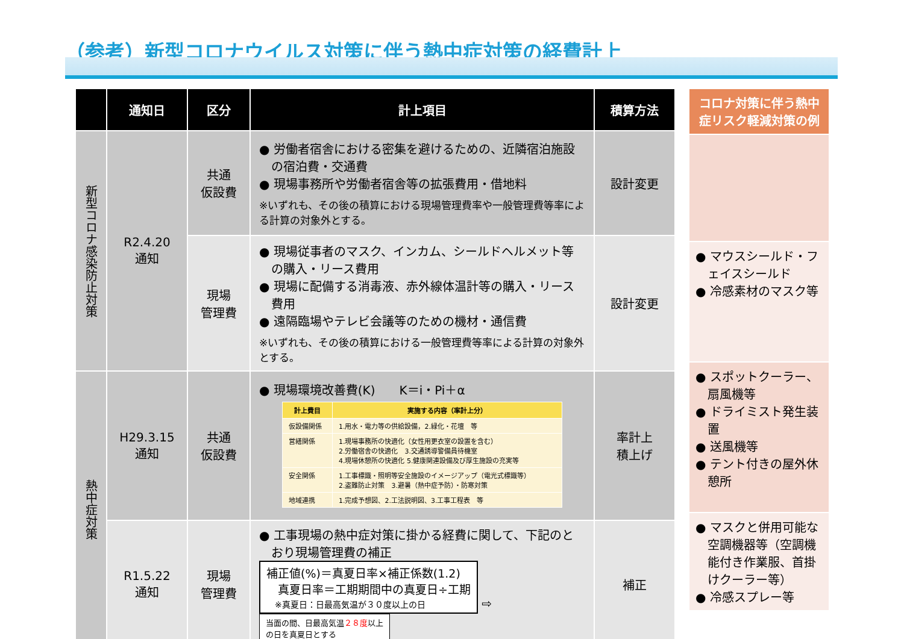（参考）新型コロナウイルス対策に伴う熱中症対策の経費計上
| | 通知日 | 区分 | 計上項目 | 積算方法 |
| --- | --- | --- | --- | --- |
| 新型コロナ感染防止対策 | R2.4.20 通知 | 共通 仮設費 | ● 労働者宿舎における密集を避けるための、近隣宿泊施設の宿泊費・交通費 ● 現場事務所や労働者宿舎等の拡張費用・借地料 ※いずれも、その後の積算における現場管理費率や一般管理費等率による計算の対象外とする。 | 設計変更 |
| | | 現場 管理費 | ● 現場従事者のマスク、インカム、シールドヘルメット等の購入・リース費用 ● 現場に配備する消毒液、赤外線体温計等の購入・リース費用 ● 遠隔臨場やテレビ会議等のための機材・通信費 ※いずれも、その後の積算における一般管理費等率による計算の対象外とする。 | 設計変更 |
| 熱中症対策 | H29.3.15 通知 | 共通 仮設費 | ● 現場環境改善費(K) K＝i・Pi＋α / 計上費目 / 実施する内容（率計上分） / / --- / --- / / 仮設備関係 / 1.用水・電力等の供給設備，2.緑化・花壇 等 / / 営繕関係 / 1.現場事務所の快適化（女性用更衣室の設置を含む） 2.労働宿舎の快適化 3.交通誘導警備員待機室 4.現場休憩所の快適化 5.健康関連設備及び厚生施設の充実等 / / 安全関係 / 1.工事標識・照明等安全施設のイメージアップ（電光式標識等） 2.盗難防止対策 3.避暑（熱中症予防）・防寒対策 / / 地域連携 / 1.完成予想図、2.工法説明図、3.工事工程表 等 / | 率計上 積上げ |
| | R1.5.22 通知 | 現場 管理費 | ● 工事現場の熱中症対策に掛かる経費に関して、下記のとおり現場管理費の補正 補正値(%)＝真夏日率×補正係数(1.2) 真夏日率＝工期期間中の真夏日÷工期 ※真夏日：日最高気温が３０度以上の日 ⇨ 当面の間、日最高気温 ２８度 以上 の日を真夏日とする | 補正 |
| コロナ対策に伴う熱中症リスク軽減対策の例 |
| ● マウスシールド・フェイスシールド ● 冷感素材のマスク等 |
| ● スポットクーラー、扇風機等 ● ドライミスト発生装置 ● 送風機等 ● テント付きの屋外休憩所 |
| ● マスクと併用可能な空調機器等（空調機能付き作業服、首掛けクーラー等） ● 冷感スプレー等 |